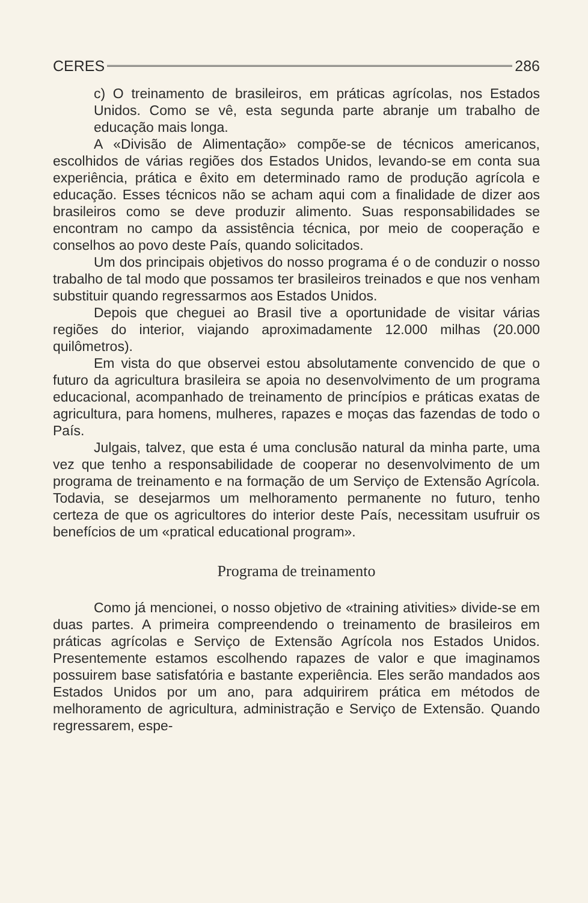CERES 286
c) O treinamento de brasileiros, em práticas agrícolas, nos Estados Unidos. Como se vê, esta segunda parte abranje um trabalho de educação mais longa.
A «Divisão de Alimentação» compõe-se de técnicos americanos, escolhidos de várias regiões dos Estados Unidos, levando-se em conta sua experiência, prática e êxito em determinado ramo de produção agrícola e educação. Esses técnicos não se acham aqui com a finalidade de dizer aos brasileiros como se deve produzir alimento. Suas responsabilidades se encontram no campo da assistência técnica, por meio de cooperação e conselhos ao povo deste País, quando solicitados.
Um dos principais objetivos do nosso programa é o de conduzir o nosso trabalho de tal modo que possamos ter brasileiros treinados e que nos venham substituir quando regressarmos aos Estados Unidos.
Depois que cheguei ao Brasil tive a oportunidade de visitar várias regiões do interior, viajando aproximadamente 12.000 milhas (20.000 quilômetros).
Em vista do que observei estou absolutamente convencido de que o futuro da agricultura brasileira se apoia no desenvolvimento de um programa educacional, acompanhado de treinamento de princípios e práticas exatas de agricultura, para homens, mulheres, rapazes e moças das fazendas de todo o País.
Julgais, talvez, que esta é uma conclusão natural da minha parte, uma vez que tenho a responsabilidade de cooperar no desenvolvimento de um programa de treinamento e na formação de um Serviço de Extensão Agrícola. Todavia, se desejarmos um melhoramento permanente no futuro, tenho certeza de que os agricultores do interior deste País, necessitam usufruir os benefícios de um «pratical educational program».
Programa de treinamento
Como já mencionei, o nosso objetivo de «training ativities» divide-se em duas partes. A primeira compreendendo o treinamento de brasileiros em práticas agrícolas e Serviço de Extensão Agrícola nos Estados Unidos. Presentemente estamos escolhendo rapazes de valor e que imaginamos possuirem base satisfatória e bastante experiência. Eles serão mandados aos Estados Unidos por um ano, para adquirirem prática em métodos de melhoramento de agricultura, administração e Serviço de Extensão. Quando regressarem, espe-